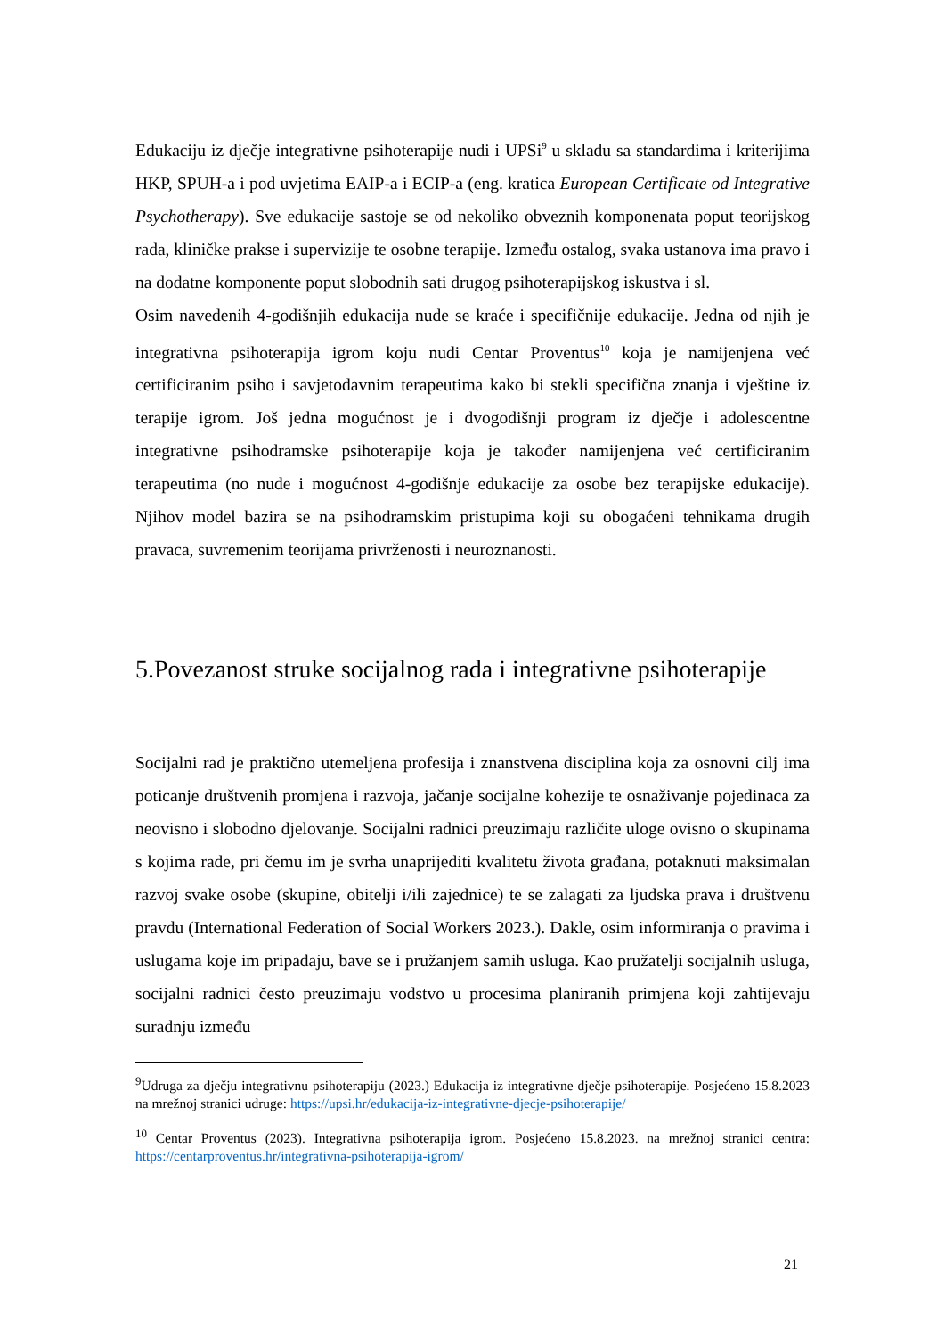Edukaciju iz dječje integrativne psihoterapije nudi i UPSi<sup>9</sup> u skladu sa standardima i kriterijima HKP, SPUH-a i pod uvjetima EAIP-a i ECIP-a (eng. kratica European Certificate od Integrative Psychotherapy). Sve edukacije sastoje se od nekoliko obveznih komponenata poput teorijskog rada, kliničke prakse i supervizije te osobne terapije. Između ostalog, svaka ustanova ima pravo i na dodatne komponente poput slobodnih sati drugog psihoterapijskog iskustva i sl.
Osim navedenih 4-godišnjih edukacija nude se kraće i specifičnije edukacije. Jedna od njih je integrativna psihoterapija igrom koju nudi Centar Proventus<sup>10</sup> koja je namijenjena već certificiranim psiho i savjetodavnim terapeutima kako bi stekli specifična znanja i vještine iz terapije igrom. Još jedna mogućnost je i dvogodišnji program iz dječje i adolescentne integrativne psihodramske psihoterapije koja je također namijenjena već certificiranim terapeutima (no nude i mogućnost 4-godišnje edukacije za osobe bez terapijske edukacije). Njihov model bazira se na psihodramskim pristupima koji su obogaćeni tehnikama drugih pravaca, suvremenim teorijama privrženosti i neuroznanosti.
5.Povezanost struke socijalnog rada i integrativne psihoterapije
Socijalni rad je praktično utemeljena profesija i znanstvena disciplina koja za osnovni cilj ima poticanje društvenih promjena i razvoja, jačanje socijalne kohezije te osnaživanje pojedinaca za neovisno i slobodno djelovanje. Socijalni radnici preuzimaju različite uloge ovisno o skupinama s kojima rade, pri čemu im je svrha unaprijediti kvalitetu života građana, potaknuti maksimalan razvoj svake osobe (skupine, obitelji i/ili zajednice) te se zalagati za ljudska prava i društvenu pravdu (International Federation of Social Workers 2023.). Dakle, osim informiranja o pravima i uslugama koje im pripadaju, bave se i pružanjem samih usluga. Kao pružatelji socijalnih usluga, socijalni radnici često preuzimaju vodstvo u procesima planiranih primjena koji zahtijevaju suradnju između
<sup>9</sup> Udruga za dječju integrativnu psihoterapiju (2023.) Edukacija iz integrativne dječje psihoterapije. Posjećeno 15.8.2023 na mrežnoj stranici udruge: https://upsi.hr/edukacija-iz-integrativne-djecje-psihoterapije/
<sup>10</sup> Centar Proventus (2023). Integrativna psihoterapija igrom. Posjećeno 15.8.2023. na mrežnoj stranici centra: https://centarproventus.hr/integrativna-psihoterapija-igrom/
21